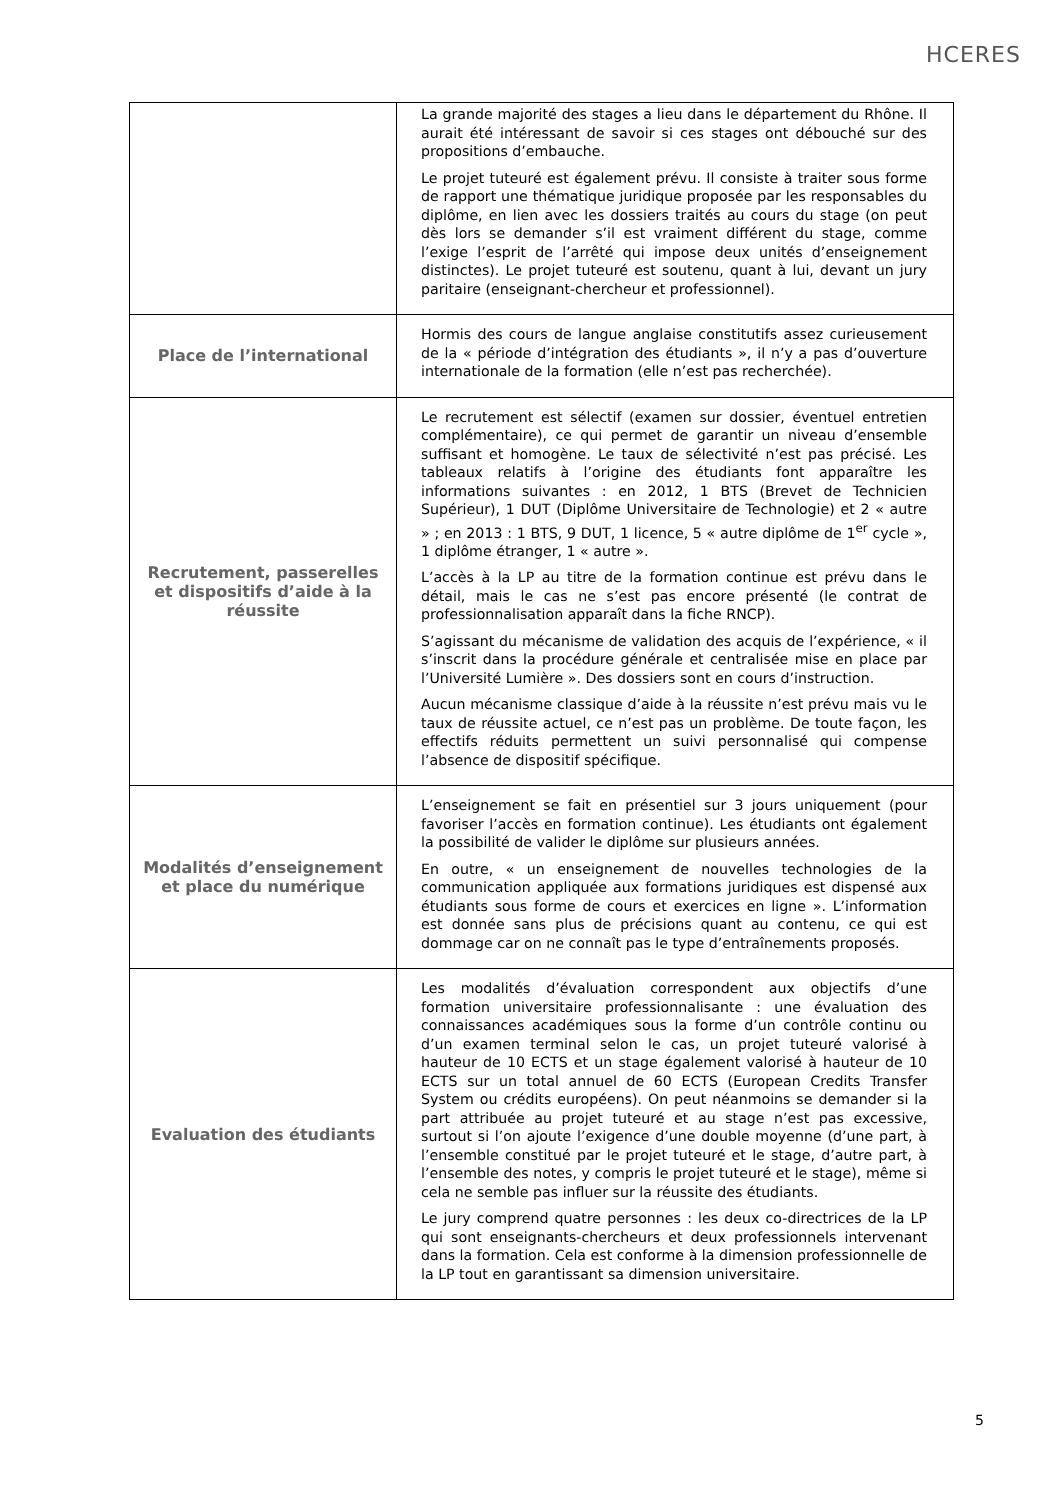HCERES
| | La grande majorité des stages a lieu dans le département du Rhône. Il aurait été intéressant de savoir si ces stages ont débouché sur des propositions d’embauche. Le projet tuteuré est également prévu. Il consiste à traiter sous forme de rapport une thématique juridique proposée par les responsables du diplôme, en lien avec les dossiers traités au cours du stage (on peut dès lors se demander s’il est vraiment différent du stage, comme l’exige l’esprit de l’arrêté qui impose deux unités d’enseignement distinctes). Le projet tuteuré est soutenu, quant à lui, devant un jury paritaire (enseignant-chercheur et professionnel). |
| Place de l’international | Hormis des cours de langue anglaise constitutifs assez curieusement de la « période d’intégration des étudiants », il n’y a pas d’ouverture internationale de la formation (elle n’est pas recherchée). |
| Recrutement, passerelles et dispositifs d’aide à la réussite | Le recrutement est sélectif (examen sur dossier, éventuel entretien complémentaire), ce qui permet de garantir un niveau d’ensemble suffisant et homogène. Le taux de sélectivité n’est pas précisé. Les tableaux relatifs à l’origine des étudiants font apparaître les informations suivantes : en 2012, 1 BTS (Brevet de Technicien Supérieur), 1 DUT (Diplôme Universitaire de Technologie) et 2 « autre » ; en 2013 : 1 BTS, 9 DUT, 1 licence, 5 « autre diplôme de 1<sup>er</sup> cycle », 1 diplôme étranger, 1 « autre ». L’accès à la LP au titre de la formation continue est prévu dans le détail, mais le cas ne s’est pas encore présenté (le contrat de professionnalisation apparaît dans la fiche RNCP). S’agissant du mécanisme de validation des acquis de l’expérience, « il s’inscrit dans la procédure générale et centralisée mise en place par l’Université Lumière ». Des dossiers sont en cours d’instruction. Aucun mécanisme classique d’aide à la réussite n’est prévu mais vu le taux de réussite actuel, ce n’est pas un problème. De toute façon, les effectifs réduits permettent un suivi personnalisé qui compense l’absence de dispositif spécifique. |
| Modalités d’enseignement et place du numérique | L’enseignement se fait en présentiel sur 3 jours uniquement (pour favoriser l’accès en formation continue). Les étudiants ont également la possibilité de valider le diplôme sur plusieurs années. En outre, « un enseignement de nouvelles technologies de la communication appliquée aux formations juridiques est dispensé aux étudiants sous forme de cours et exercices en ligne ». L’information est donnée sans plus de précisions quant au contenu, ce qui est dommage car on ne connaît pas le type d’entraînements proposés. |
| Evaluation des étudiants | Les modalités d’évaluation correspondent aux objectifs d’une formation universitaire professionnalisante : une évaluation des connaissances académiques sous la forme d’un contrôle continu ou d’un examen terminal selon le cas, un projet tuteuré valorisé à hauteur de 10 ECTS et un stage également valorisé à hauteur de 10 ECTS sur un total annuel de 60 ECTS (European Credits Transfer System ou crédits européens). On peut néanmoins se demander si la part attribuée au projet tuteuré et au stage n’est pas excessive, surtout si l’on ajoute l’exigence d’une double moyenne (d’une part, à l’ensemble constitué par le projet tuteuré et le stage, d’autre part, à l’ensemble des notes, y compris le projet tuteuré et le stage), même si cela ne semble pas influer sur la réussite des étudiants. Le jury comprend quatre personnes : les deux co-directrices de la LP qui sont enseignants-chercheurs et deux professionnels intervenant dans la formation. Cela est conforme à la dimension professionnelle de la LP tout en garantissant sa dimension universitaire. |
5